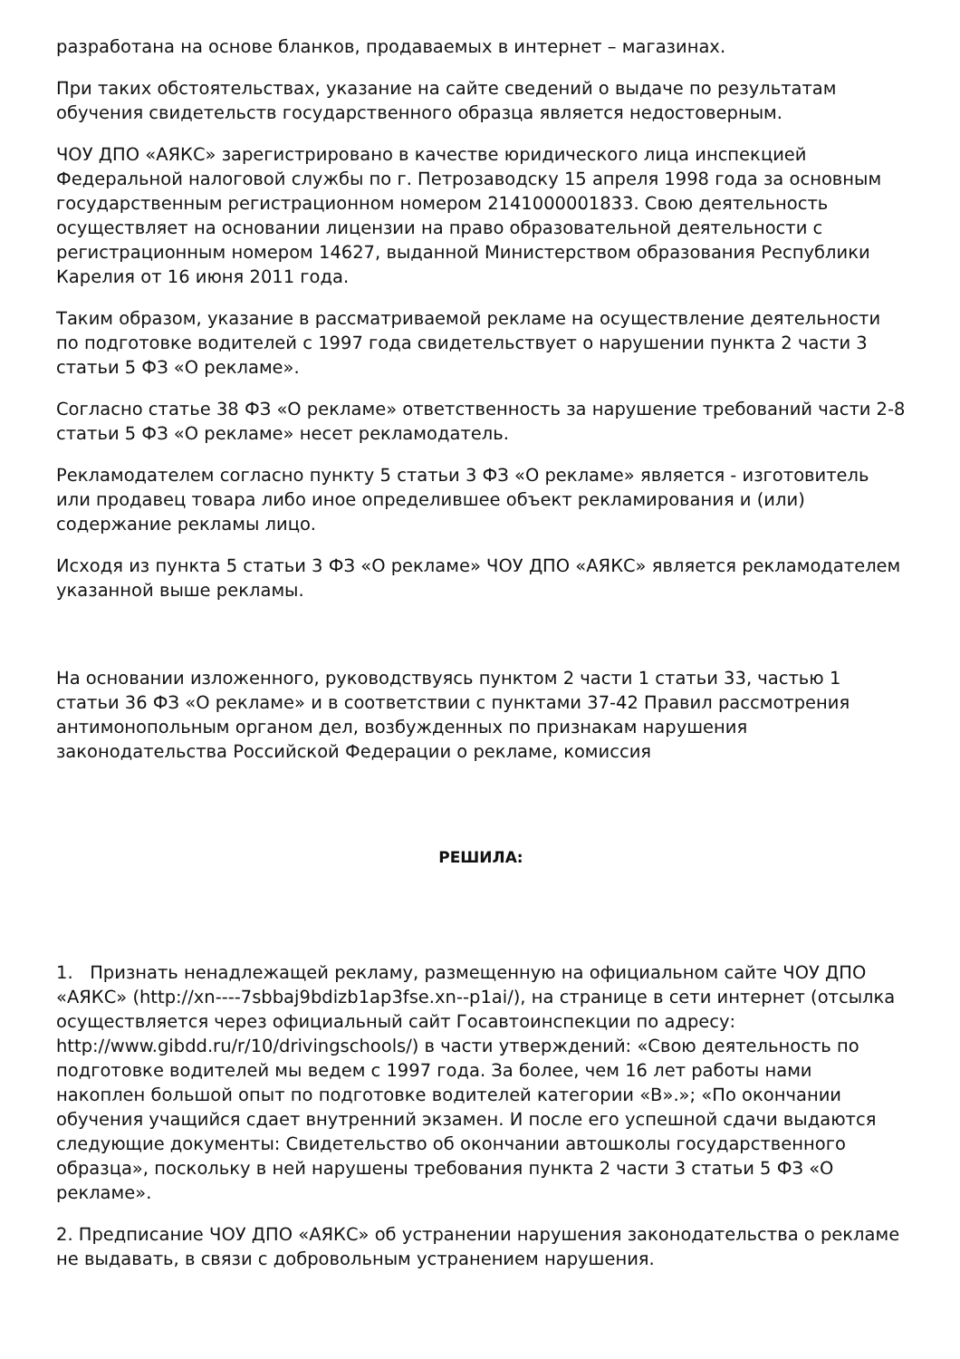разработана на основе бланков, продаваемых в интернет – магазинах.
При таких обстоятельствах, указание на сайте сведений о выдаче по результатам обучения свидетельств государственного образца является недостоверным.
ЧОУ ДПО «АЯКС» зарегистрировано в качестве юридического лица инспекцией Федеральной налоговой службы по г. Петрозаводску 15 апреля 1998 года за основным государственным регистрационном номером 2141000001833. Свою деятельность осуществляет на основании лицензии на право образовательной деятельности с регистрационным номером 14627, выданной Министерством образования Республики Карелия от 16 июня 2011 года.
Таким образом, указание в рассматриваемой рекламе на осуществление деятельности по подготовке водителей с 1997 года свидетельствует о нарушении пункта 2 части 3 статьи 5 ФЗ «О рекламе».
Согласно статье 38 ФЗ «О рекламе» ответственность за нарушение требований части 2-8 статьи 5 ФЗ «О рекламе» несет рекламодатель.
Рекламодателем согласно пункту 5 статьи 3 ФЗ «О рекламе» является - изготовитель или продавец товара либо иное определившее объект рекламирования и (или) содержание рекламы лицо.
Исходя из пункта 5 статьи 3 ФЗ «О рекламе» ЧОУ ДПО «АЯКС» является рекламодателем указанной выше рекламы.
На основании изложенного, руководствуясь пунктом 2 части 1 статьи 33, частью 1 статьи 36 ФЗ «О рекламе» и в соответствии с пунктами 37-42 Правил рассмотрения антимонопольным органом дел, возбужденных по признакам нарушения законодательства Российской Федерации о рекламе, комиссия
РЕШИЛА:
1. Признать ненадлежащей рекламу, размещенную на официальном сайте ЧОУ ДПО «АЯКС» (http://xn----7sbbaj9bdizb1ap3fse.xn--p1ai/), на странице в сети интернет (отсылка осуществляется через официальный сайт Госавтоинспекции по адресу: http://www.gibdd.ru/r/10/drivingschools/) в части утверждений: «Свою деятельность по подготовке водителей мы ведем с 1997 года. За более, чем 16 лет работы нами накоплен большой опыт по подготовке водителей категории «В».»; «По окончании обучения учащийся сдает внутренний экзамен. И после его успешной сдачи выдаются следующие документы: Свидетельство об окончании автошколы государственного образца», поскольку в ней нарушены требования пункта 2 части 3 статьи 5 ФЗ «О рекламе».
2. Предписание ЧОУ ДПО «АЯКС» об устранении нарушения законодательства о рекламе не выдавать, в связи с добровольным устранением нарушения.